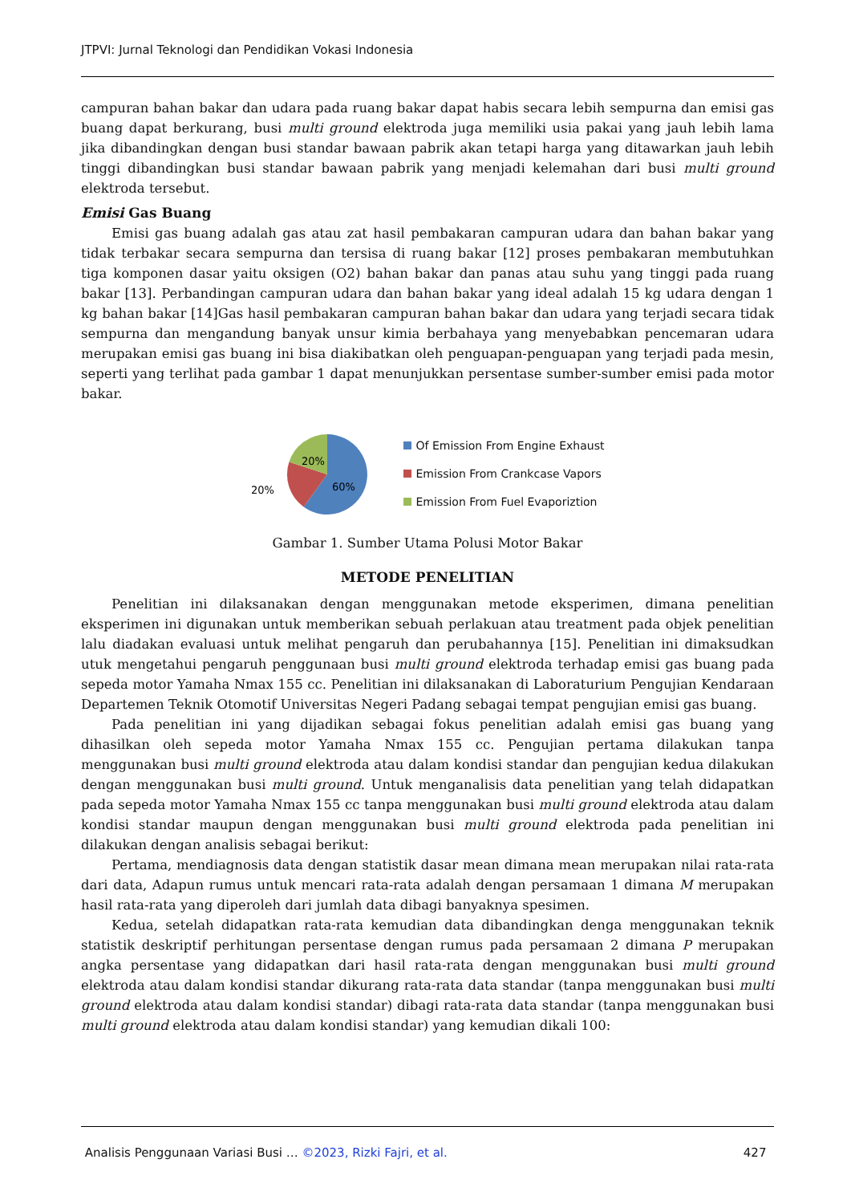JTPVI: Jurnal Teknologi dan Pendidikan Vokasi Indonesia
campuran bahan bakar dan udara pada ruang bakar dapat habis secara lebih sempurna dan emisi gas buang dapat berkurang, busi multi ground elektroda juga memiliki usia pakai yang jauh lebih lama jika dibandingkan dengan busi standar bawaan pabrik akan tetapi harga yang ditawarkan jauh lebih tinggi dibandingkan busi standar bawaan pabrik yang menjadi kelemahan dari busi multi ground elektroda tersebut.
Emisi Gas Buang
Emisi gas buang adalah gas atau zat hasil pembakaran campuran udara dan bahan bakar yang tidak terbakar secara sempurna dan tersisa di ruang bakar [12] proses pembakaran membutuhkan tiga komponen dasar yaitu oksigen (O2) bahan bakar dan panas atau suhu yang tinggi pada ruang bakar [13]. Perbandingan campuran udara dan bahan bakar yang ideal adalah 15 kg udara dengan 1 kg bahan bakar [14]Gas hasil pembakaran campuran bahan bakar dan udara yang terjadi secara tidak sempurna dan mengandung banyak unsur kimia berbahaya yang menyebabkan pencemaran udara merupakan emisi gas buang ini bisa diakibatkan oleh penguapan-penguapan yang terjadi pada mesin, seperti yang terlihat pada gambar 1 dapat menunjukkan persentase sumber-sumber emisi pada motor bakar.
20%
60%
20%
Of Emission From Engine Exhaust
Emission From Crankcase Vapors
Emission From Fuel Evaporiztion
Gambar 1. Sumber Utama Polusi Motor Bakar
METODE PENELITIAN
Penelitian ini dilaksanakan dengan menggunakan metode eksperimen, dimana penelitian eksperimen ini digunakan untuk memberikan sebuah perlakuan atau treatment pada objek penelitian lalu diadakan evaluasi untuk melihat pengaruh dan perubahannya [15]. Penelitian ini dimaksudkan utuk mengetahui pengaruh penggunaan busi multi ground elektroda terhadap emisi gas buang pada sepeda motor Yamaha Nmax 155 cc. Penelitian ini dilaksanakan di Laboraturium Pengujian Kendaraan Departemen Teknik Otomotif Universitas Negeri Padang sebagai tempat pengujian emisi gas buang.
Pada penelitian ini yang dijadikan sebagai fokus penelitian adalah emisi gas buang yang dihasilkan oleh sepeda motor Yamaha Nmax 155 cc. Pengujian pertama dilakukan tanpa menggunakan busi multi ground elektroda atau dalam kondisi standar dan pengujian kedua dilakukan dengan menggunakan busi multi ground. Untuk menganalisis data penelitian yang telah didapatkan pada sepeda motor Yamaha Nmax 155 cc tanpa menggunakan busi multi ground elektroda atau dalam kondisi standar maupun dengan menggunakan busi multi ground elektroda pada penelitian ini dilakukan dengan analisis sebagai berikut:
Pertama, mendiagnosis data dengan statistik dasar mean dimana mean merupakan nilai rata-rata dari data, Adapun rumus untuk mencari rata-rata adalah dengan persamaan 1 dimana M merupakan hasil rata-rata yang diperoleh dari jumlah data dibagi banyaknya spesimen.
Kedua, setelah didapatkan rata-rata kemudian data dibandingkan denga menggunakan teknik statistik deskriptif perhitungan persentase dengan rumus pada persamaan 2 dimana P merupakan angka persentase yang didapatkan dari hasil rata-rata dengan menggunakan busi multi ground elektroda atau dalam kondisi standar dikurang rata-rata data standar (tanpa menggunakan busi multi ground elektroda atau dalam kondisi standar) dibagi rata-rata data standar (tanpa menggunakan busi multi ground elektroda atau dalam kondisi standar) yang kemudian dikali 100:
Analisis Penggunaan Variasi Busi … ©2023, Rizki Fajri, et al. 427